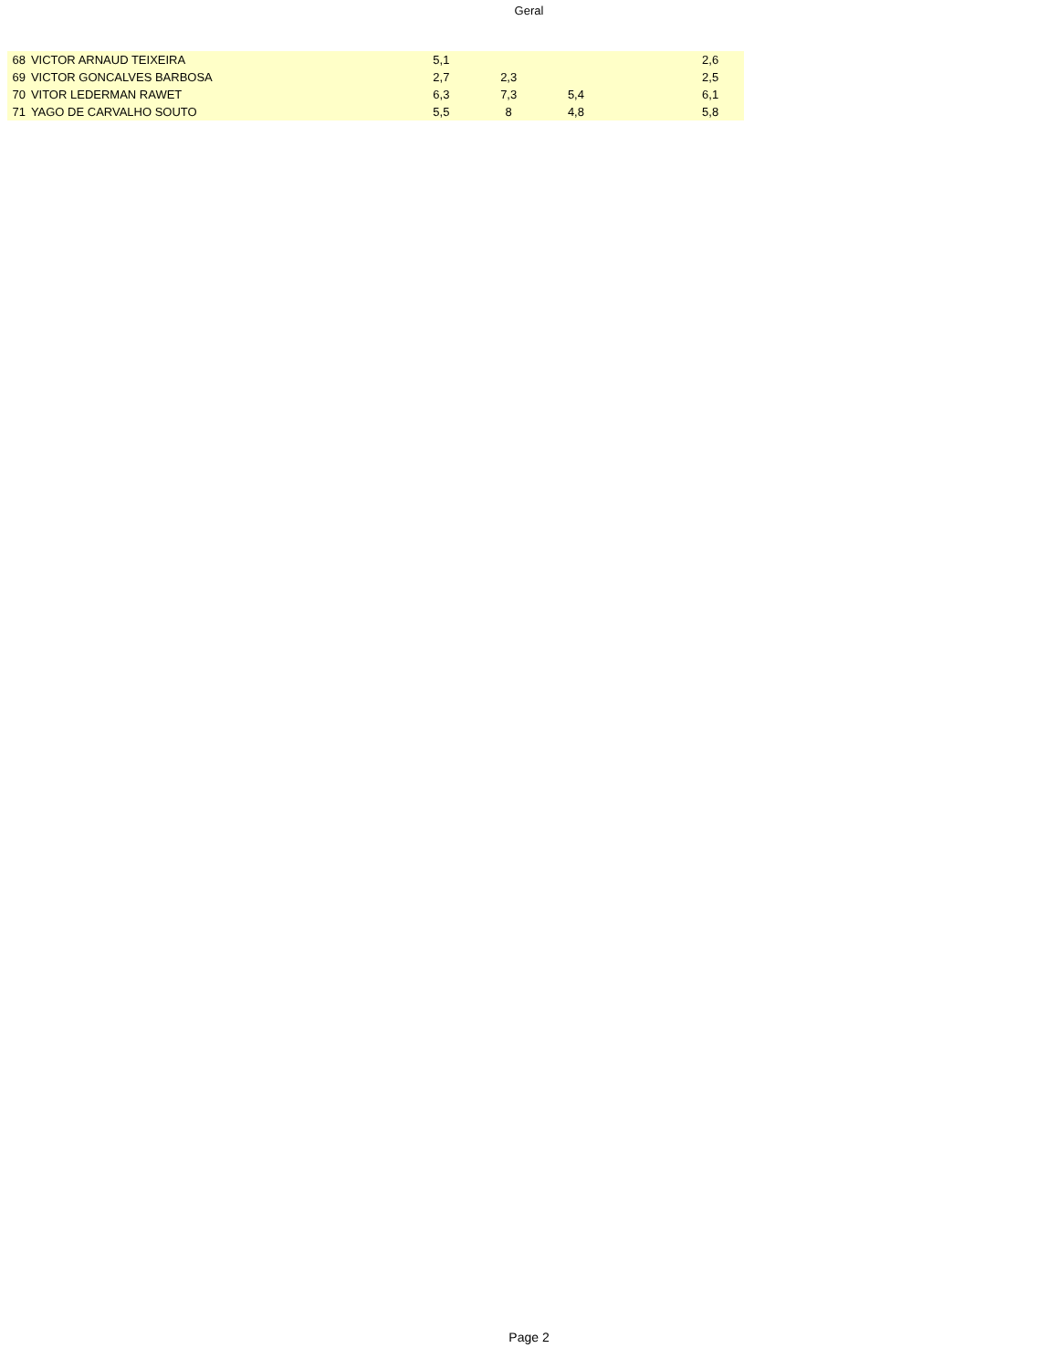Geral
| 68 | VICTOR ARNAUD TEIXEIRA | 5,1 | | | | 2,6 | |
| 69 | VICTOR GONCALVES BARBOSA | 2,7 | 2,3 | | | 2,5 | |
| 70 | VITOR LEDERMAN RAWET | 6,3 | 7,3 | 5,4 | | 6,1 | |
| 71 | YAGO DE CARVALHO SOUTO | 5,5 | 8 | 4,8 | | 5,8 | |
Page 2